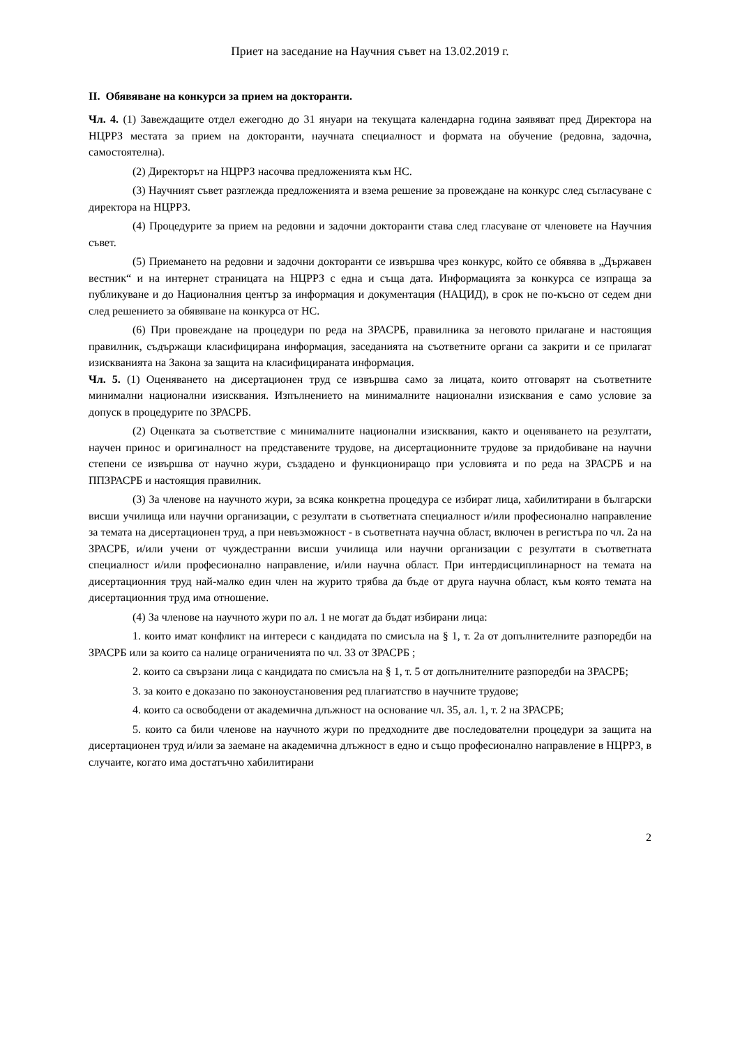Приет на заседание на Научния съвет на 13.02.2019 г.
II. Обявяване на конкурси за прием на докторанти.
Чл. 4. (1) Завеждащите отдел ежегодно до 31 януари на текущата календарна година заявяват пред Директора на НЦРРЗ местата за прием на докторанти, научната специалност и формата на обучение (редовна, задочна, самостоятелна).
(2) Директорът на НЦРРЗ насочва предложенията към НС.
(3) Научният съвет разглежда предложенията и взема решение за провеждане на конкурс след съгласуване с директора на НЦРРЗ.
(4) Процедурите за прием на редовни и задочни докторанти става след гласуване от членовете на Научния съвет.
(5) Приемането на редовни и задочни докторанти се извършва чрез конкурс, който се обявява в „Държавен вестник“ и на интернет страницата на НЦРРЗ с една и съща дата. Информацията за конкурса се изпраща за публикуване и до Националния център за информация и документация (НАЦИД), в срок не по-късно от седем дни след решението за обявяване на конкурса от НС.
(6) При провеждане на процедури по реда на ЗРАСРБ, правилника за неговото прилагане и настоящия правилник, съдържащи класифицирана информация, заседанията на съответните органи са закрити и се прилагат изискванията на Закона за защита на класифицираната информация.
Чл. 5. (1) Оценяването на дисертационен труд се извършва само за лицата, които отговарят на съответните минимални национални изисквания. Изпълнението на минималните национални изисквания е само условие за допуск в процедурите по ЗРАСРБ.
(2) Оценката за съответствие с минималните национални изисквания, както и оценяването на резултати, научен принос и оригиналност на представените трудове, на дисертационните трудове за придобиване на научни степени се извършва от научно жури, създадено и функциониращо при условията и по реда на ЗРАСРБ и на ППЗРАСРБ и настоящия правилник.
(3) За членове на научното жури, за всяка конкретна процедура се избират лица, хабилитирани в български висши училища или научни организации, с резултати в съответната специалност и/или професионално направление за темата на дисертационен труд, а при невъзможност - в съответната научна област, включен в регистъра по чл. 2а на ЗРАСРБ, и/или учени от чуждестранни висши училища или научни организации с резултати в съответната специалност и/или професионално направление, и/или научна област. При интердисциплинарност на темата на дисертационния труд най-малко един член на журито трябва да бъде от друга научна област, към която темата на дисертационния труд има отношение.
(4) За членове на научното жури по ал. 1 не могат да бъдат избирани лица:
1. които имат конфликт на интереси с кандидата по смисъла на § 1, т. 2а от допълнителните разпоредби на ЗРАСРБ или за които са налице ограниченията по чл. 33 от ЗРАСРБ ;
2. които са свързани лица с кандидата по смисъла на § 1, т. 5 от допълнителните разпоредби на ЗРАСРБ;
3. за които е доказано по законоустановения ред плагиатство в научните трудове;
4. които са освободени от академична длъжност на основание чл. 35, ал. 1, т. 2 на ЗРАСРБ;
5. които са били членове на научното жури по предходните две последователни процедури за защита на дисертационен труд и/или за заемане на академична длъжност в едно и също професионално направление в НЦРРЗ, в случаите, когато има достатъчно хабилитирани
2